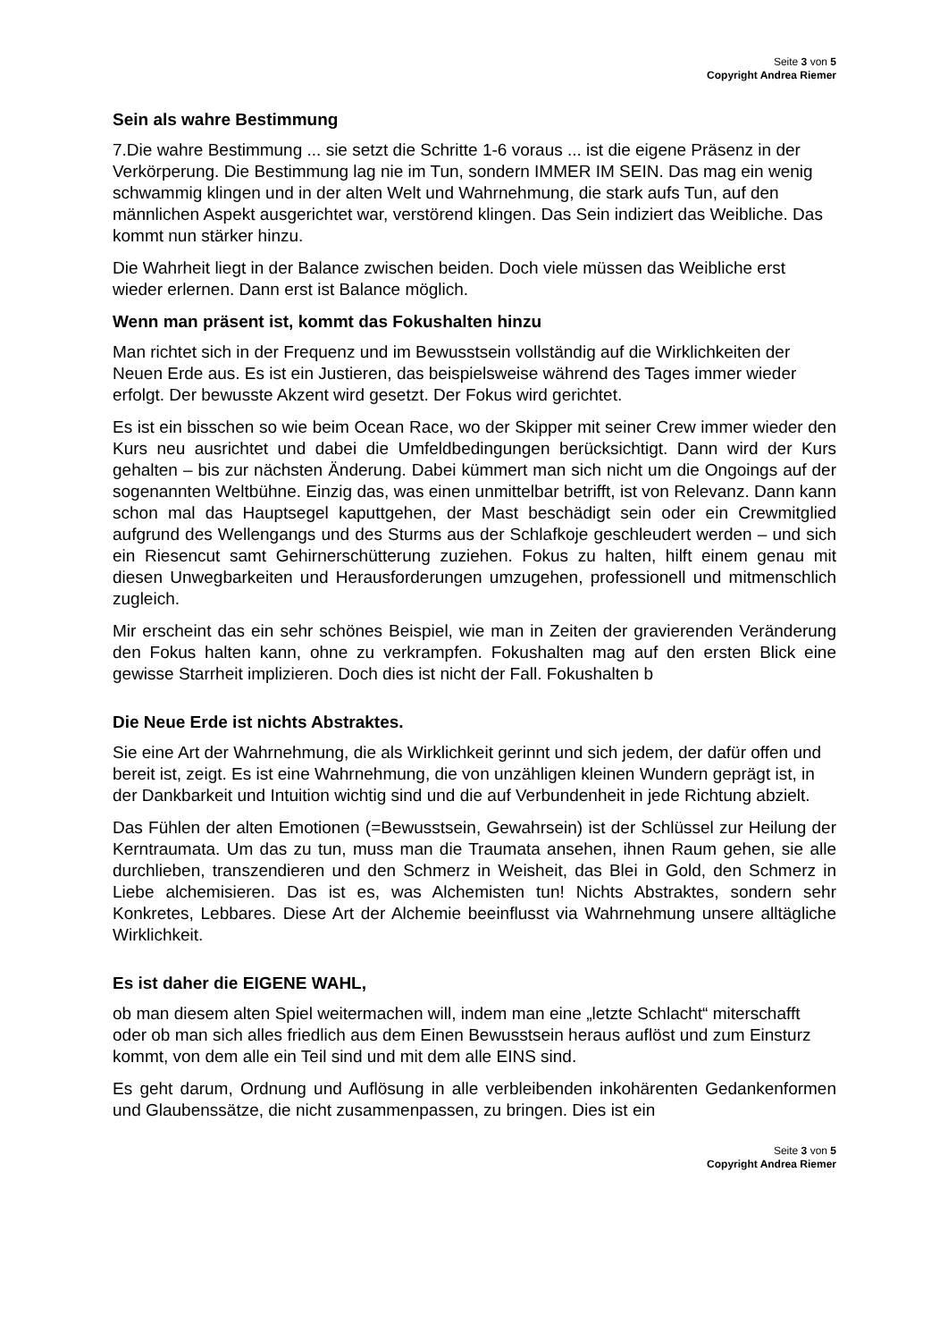Seite 3 von 5
Copyright Andrea Riemer
Sein als wahre Bestimmung
7.Die wahre Bestimmung ... sie setzt die Schritte 1-6 voraus ... ist die eigene Präsenz in der Verkörperung. Die Bestimmung lag nie im Tun, sondern IMMER IM SEIN. Das mag ein wenig schwammig klingen und in der alten Welt und Wahrnehmung, die stark aufs Tun, auf den männlichen Aspekt ausgerichtet war, verstörend klingen. Das Sein indiziert das Weibliche. Das kommt nun stärker hinzu.
Die Wahrheit liegt in der Balance zwischen beiden. Doch viele müssen das Weibliche erst wieder erlernen. Dann erst ist Balance möglich.
Wenn man präsent ist, kommt das Fokushalten hinzu
Man richtet sich in der Frequenz und im Bewusstsein vollständig auf die Wirklichkeiten der Neuen Erde aus. Es ist ein Justieren, das beispielsweise während des Tages immer wieder erfolgt. Der bewusste Akzent wird gesetzt. Der Fokus wird gerichtet.
Es ist ein bisschen so wie beim Ocean Race, wo der Skipper mit seiner Crew immer wieder den Kurs neu ausrichtet und dabei die Umfeldbedingungen berücksichtigt. Dann wird der Kurs gehalten – bis zur nächsten Änderung. Dabei kümmert man sich nicht um die Ongoings auf der sogenannten Weltbühne. Einzig das, was einen unmittelbar betrifft, ist von Relevanz. Dann kann schon mal das Hauptsegel kaputtgehen, der Mast beschädigt sein oder ein Crewmitglied aufgrund des Wellengangs und des Sturms aus der Schlafkoje geschleudert werden – und sich ein Riesencut samt Gehirnerschütterung zuziehen. Fokus zu halten, hilft einem genau mit diesen Unwegbarkeiten und Herausforderungen umzugehen, professionell und mitmenschlich zugleich.
Mir erscheint das ein sehr schönes Beispiel, wie man in Zeiten der gravierenden Veränderung den Fokus halten kann, ohne zu verkrampfen. Fokushalten mag auf den ersten Blick eine gewisse Starrheit implizieren. Doch dies ist nicht der Fall. Fokushalten b
Die Neue Erde ist nichts Abstraktes.
Sie eine Art der Wahrnehmung, die als Wirklichkeit gerinnt und sich jedem, der dafür offen und bereit ist, zeigt. Es ist eine Wahrnehmung, die von unzähligen kleinen Wundern geprägt ist, in der Dankbarkeit und Intuition wichtig sind und die auf Verbundenheit in jede Richtung abzielt.
Das Fühlen der alten Emotionen (=Bewusstsein, Gewahrsein) ist der Schlüssel zur Heilung der Kerntraumata. Um das zu tun, muss man die Traumata ansehen, ihnen Raum gehen, sie alle durchlieben, transzendieren und den Schmerz in Weisheit, das Blei in Gold, den Schmerz in Liebe alchemisieren. Das ist es, was Alchemisten tun! Nichts Abstraktes, sondern sehr Konkretes, Lebbares. Diese Art der Alchemie beeinflusst via Wahrnehmung unsere alltägliche Wirklichkeit.
Es ist daher die EIGENE WAHL,
ob man diesem alten Spiel weitermachen will, indem man eine „letzte Schlacht“ miterschafft oder ob man sich alles friedlich aus dem Einen Bewusstsein heraus auflöst und zum Einsturz kommt, von dem alle ein Teil sind und mit dem alle EINS sind.
Es geht darum, Ordnung und Auflösung in alle verbleibenden inkohärenten Gedankenformen und Glaubenssätze, die nicht zusammenpassen, zu bringen. Dies ist ein
Seite 3 von 5
Copyright Andrea Riemer